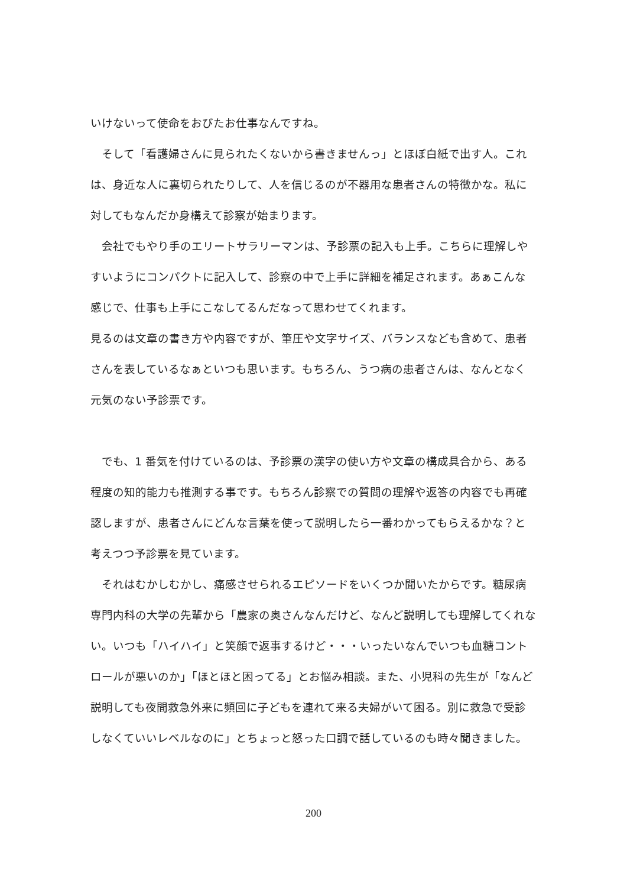いけないって使命をおびたお仕事なんですね。
　そして「看護婦さんに見られたくないから書きませんっ」とほぼ白紙で出す人。これは、身近な人に裏切られたりして、人を信じるのが不器用な患者さんの特徴かな。私に対してもなんだか身構えて診察が始まります。
　会社でもやり手のエリートサラリーマンは、予診票の記入も上手。こちらに理解しやすいようにコンパクトに記入して、診察の中で上手に詳細を補足されます。あぁこんな感じで、仕事も上手にこなしてるんだなって思わせてくれます。
見るのは文章の書き方や内容ですが、筆圧や文字サイズ、バランスなども含めて、患者さんを表しているなぁといつも思います。もちろん、うつ病の患者さんは、なんとなく元気のない予診票です。
　でも、1 番気を付けているのは、予診票の漢字の使い方や文章の構成具合から、ある程度の知的能力も推測する事です。もちろん診察での質問の理解や返答の内容でも再確認しますが、患者さんにどんな言葉を使って説明したら一番わかってもらえるかな？と考えつつ予診票を見ています。
　それはむかしむかし、痛感させられるエピソードをいくつか聞いたからです。糖尿病専門内科の大学の先輩から「農家の奥さんなんだけど、なんど説明しても理解してくれない。いつも「ハイハイ」と笑顔で返事するけど・・・いったいなんでいつも血糖コントロールが悪いのか」「ほとほと困ってる」とお悩み相談。また、小児科の先生が「なんど説明しても夜間救急外来に頻回に子どもを連れて来る夫婦がいて困る。別に救急で受診しなくていいレベルなのに」とちょっと怒った口調で話しているのも時々聞きました。
200